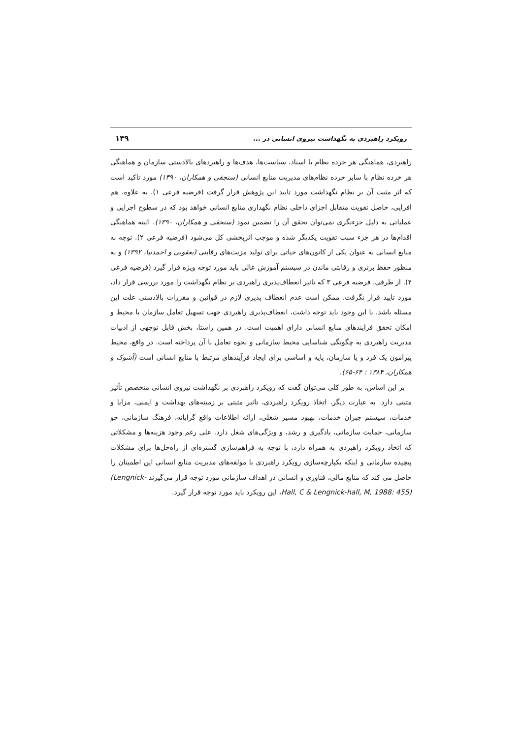رویکرد راهبردی به نگهداشت نیروی انسانی در ... ۱۴۹
راهبردی، هماهنگی هر خرده نظام با اسناد، سیاست‌ها، هدف‌ها و راهبردهای بالادستی سازمان و هماهنگی هر خرده نظام با سایر خرده نظام‌های مدیریت منابع انسانی (سنجقی و همکاران، ۱۳۹۰) مورد تاکید است که اثر مثبت آن بر نظام نگهداشت مورد تایید این پژوهش قرار گرفت (فرضیه فرعی ۱). به علاوه، هم افزایی، حاصل تقویت متقابل اجزای داخلی نظام نگهداری منابع انسانی خواهد بود که در سطوح اجرایی و عملیاتی به دلیل جزءنگری نمی‌توان تحقق آن را تضمین نمود (سنجقی و همکاران، ۱۳۹۰). البته هماهنگی اقدام‌ها در هر جزء سبب تقویت یکدیگر شده و موجب اثربخشی کل می‌شود (فرضیه فرعی ۲). توجه به منابع انسانی به عنوان یکی از کانون‌های حیاتی برای تولید مزیت‌های رقابتی (یعقوبی و احمدنیا، ۱۳۹۲) و به منظور حفظ برتری و رقابتی ماندن در سیستم آموزش عالی باید مورد توجه ویژه قرار گیرد (فرضیه فرعی ۴). از طرفی، فرضیه فرعی ۳ که تاثیر انعطاف‌پذیری راهبردی بر نظام نگهداشت را مورد بررسی قرار داد، مورد تایید قرار نگرفت. ممکن است عدم انعطاف پذیری لازم در قوانین و مقررات بالادستی علت این مسئله باشد. با این وجود باید توجه داشت، انعطاف‌پذیری راهبردی جهت تسهیل تعامل سازمان با محیط و امکان تحقق فرایندهای منابع انسانی دارای اهمیت است. در همین راستا، بخش قابل توجهی از ادبیات مدیریت راهبردی به چگونگی شناسایی محیط سازمانی و نحوه تعامل با آن پرداخته است. در واقع، محیط پیرامون یک فرد و یا سازمان، پایه و اساسی برای ایجاد فرآیندهای مرتبط با منابع انسانی است (آشوک و همکاران، ۱۳۸۴ : ۶۴-۶۵).
بر این اساس، به طور کلی می‌توان گفت که رویکرد راهبردی بر نگهداشت نیروی انسانی متخصص تأثیر مثبتی دارد. به عبارت دیگر، اتخاذ رویکرد راهبردی، تاثیر مثبتی بر زمینه‌های بهداشت و ایمنی، مزایا و خدمات، سیستم جبران خدمات، بهبود مسیر شغلی، ارائه اطلاعات واقع گرایانه، فرهنگ سازمانی، جو سازمانی، حمایت سازمانی، یادگیری و رشد، و ویژگی‌های شغل دارد. علی رغم وجود هزینه‌ها و مشکلاتی که اتخاذ رویکرد راهبردی به همراه دارد، با توجه به فراهم‌سازی گستره‌ای از راه‌حل‌ها برای مشکلات پیچیده سازمانی و اینکه یکپارچه‌سازی رویکرد راهبردی با مولفه‌های مدیریت منابع انسانی این اطمینان را حاصل می کند که منابع مالی، فناوری و انسانی در اهداف سازمانی مورد توجه قرار می‌گیرند (Lengnick-Hall, C & Lengnick-hall, M, 1988: 455)، این رویکرد باید مورد توجه قرار گیرد.